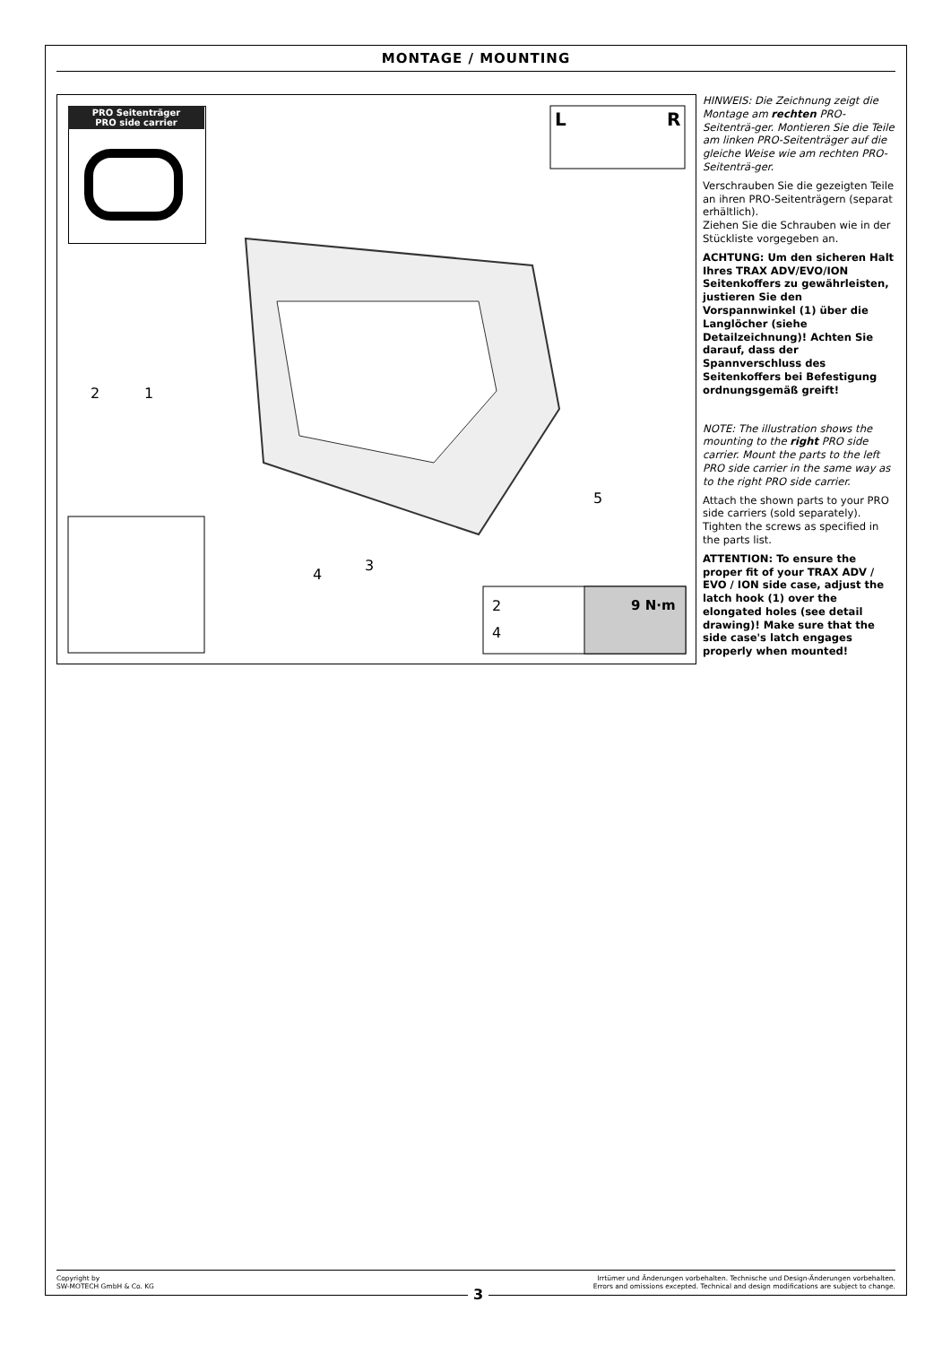MONTAGE / MOUNTING
PRO Seitenträger
PRO side carrier
L R
2 1
5
4
3
2
4
9 N·m
HINWEIS: Die Zeichnung zeigt die Montage am rechten PRO-Seitenträ-ger. Montieren Sie die Teile am linken PRO-Seitenträger auf die gleiche Weise wie am rechten PRO-Seitenträ-ger.
Verschrauben Sie die gezeigten Teile an ihren PRO-Seitenträgern (separat erhältlich).
Ziehen Sie die Schrauben wie in der Stückliste vorgegeben an.
ACHTUNG: Um den sicheren Halt Ihres TRAX ADV/EVO/ION Seitenkoffers zu gewährleisten, justieren Sie den Vorspannwinkel (1) über die Langlöcher (siehe Detailzeichnung)! Achten Sie darauf, dass der Spannverschluss des Seitenkoffers bei Befestigung ordnungsgemäß greift!
NOTE: The illustration shows the mounting to the right PRO side carrier. Mount the parts to the left PRO side carrier in the same way as to the right PRO side carrier.
Attach the shown parts to your PRO side carriers (sold separately). Tighten the screws as specified in the parts list.
ATTENTION: To ensure the proper fit of your TRAX ADV / EVO / ION side case, adjust the latch hook (1) over the elongated holes (see detail drawing)! Make sure that the side case's latch engages properly when mounted!
Copyright by
SW-MOTECH GmbH & Co. KG
Irrtümer und Änderungen vorbehalten. Technische und Design-Änderungen vorbehalten.
Errors and omissions excepted. Technical and design modifications are subject to change.
3